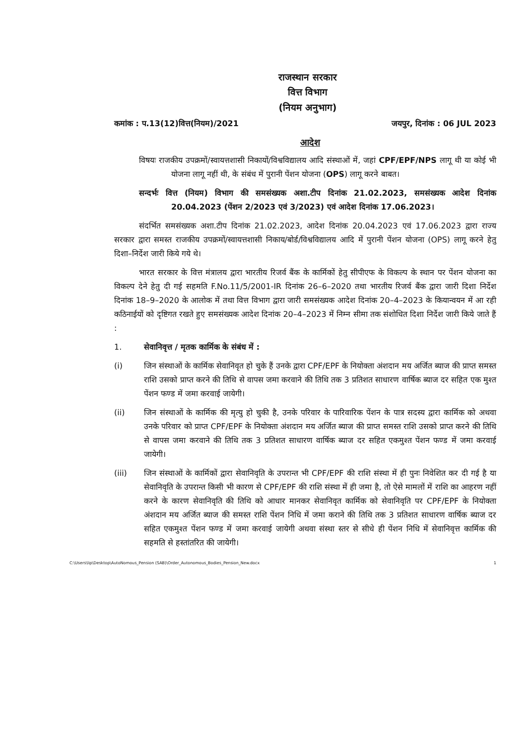राजस्थान सरकार
वित्त विभाग
(नियम अनुभाग)
कमांक : प.13(12)वित्त(नियम)/2021 जयपुर, दिनांक : 06 JUL 2023
आदेश
विषयः राजकीय उपक्रमों/स्वायत्तशासी निकायों/विश्वविद्यालय आदि संस्थाओं में, जहां CPF/EPF/NPS लागू थी या कोई भी योजना लागू नहीं थी, के संबंध में पुरानी पेंशन योजना (OPS) लागू करने बाबत।
सन्दर्भः वित्त (नियम) विभाग की समसंख्यक अशा.टीप दिनांक 21.02.2023, समसंख्यक आदेश दिनांक 20.04.2023 (पेंशन 2/2023 एवं 3/2023) एवं आदेश दिनांक 17.06.2023।
संदर्भित समसंख्यक अशा.टीप दिनांक 21.02.2023, आदेश दिनांक 20.04.2023 एवं 17.06.2023 द्वारा राज्य सरकार द्वारा समस्त राजकीय उपक्रमों/स्वायत्तशासी निकाय/बोर्ड/विश्वविद्यालय आदि में पुरानी पेंशन योजना (OPS) लागू करने हेतु दिशा–निर्देश जारी किये गये थे।
भारत सरकार के वित्त मंत्रालय द्वारा भारतीय रिजर्व बैंक के कार्मिकों हेतु सीपीएफ के विकल्प के स्थान पर पेंशन योजना का विकल्प देने हेतु दी गई सहमति F.No.11/5/2001-IR दिनांक 26–6–2020 तथा भारतीय रिजर्व बैंक द्वारा जारी दिशा निर्देश दिनांक 18–9–2020 के आलोक में तथा वित्त विभाग द्वारा जारी समसंख्यक आदेश दिनांक 20–4–2023 के कियान्वयन में आ रही कठिनाईयों को दृष्टिगत रखते हुए समसंख्यक आदेश दिनांक 20–4–2023 में निम्न सीमा तक संशोधित दिशा निर्देश जारी किये जाते हैं :
1. सेवानिवृत्त / मृतक कार्मिक के संबंध में :
(i) जिन संस्थाओं के कार्मिक सेवानिवृत हो चुके हैं उनके द्वारा CPF/EPF के नियोक्ता अंशदान मय अर्जित ब्याज की प्राप्त समस्त राशि उसको प्राप्त करने की तिथि से वापस जमा करवाने की तिथि तक 3 प्रतिशत साधारण वार्षिक ब्याज दर सहित एक मुश्त पेंशन फण्ड में जमा करवाई जायेगी।
(ii) जिन संस्थाओं के कार्मिक की मृत्यु हो चुकी है, उनके परिवार के पारिवारिक पेंशन के पात्र सदस्य द्वारा कार्मिक को अथवा उनके परिवार को प्राप्त CPF/EPF के नियोक्ता अंशदान मय अर्जित ब्याज की प्राप्त समस्त राशि उसको प्राप्त करने की तिथि से वापस जमा करवाने की तिथि तक 3 प्रतिशत साधारण वार्षिक ब्याज दर सहित एकमुश्त पेंशन फण्ड में जमा करवाई जायेगी।
(iii) जिन संस्थाओं के कार्मिकों द्वारा सेवानिवृति के उपरान्त भी CPF/EPF की राशि संस्था में ही पुनः निवेशित कर दी गई है या सेवानिवृति के उपरान्त किसी भी कारण से CPF/EPF की राशि संस्था में ही जमा है, तो ऐसे मामलों में राशि का आहरण नहीं करने के कारण सेवानिवृति की तिथि को आधार मानकर सेवानिवृत कार्मिक को सेवानिवृति पर CPF/EPF के नियोक्ता अंशदान मय अर्जित ब्याज की समस्त राशि पेंशन निधि में जमा कराने की तिथि तक 3 प्रतिशत साधारण वार्षिक ब्याज दर सहित एकमुश्त पेंशन फण्ड में जमा करवाई जायेगी अथवा संस्था स्तर से सीधे ही पेंशन निधि में सेवानिवृत्त कार्मिक की सहमति से हस्तांतरित की जायेगी।
C:\Users\lip\Desktop\AutoNomous_Pension (SAB)\Order_Autonomous_Bodies_Pension_New.docx 1